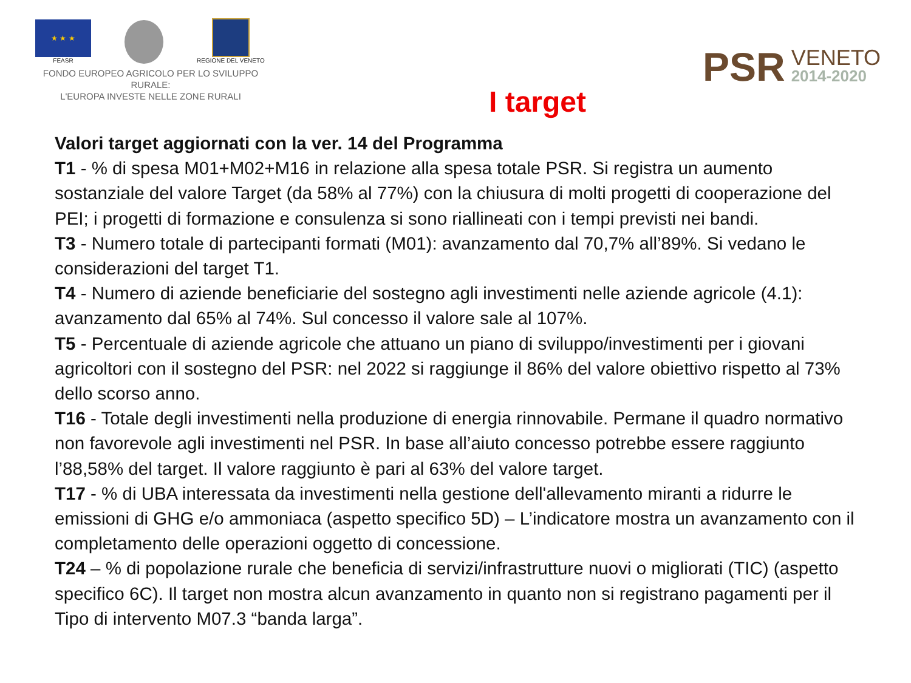★ ★ ★
FEASR
REGIONE DEL VENETO
FONDO EUROPEO AGRICOLO PER LO SVILUPPO RURALE:
L'EUROPA INVESTE NELLE ZONE RURALI
PSR VENETO
2014-2020
I target
Valori target aggiornati con la ver. 14 del Programma
T1 - % di spesa M01+M02+M16 in relazione alla spesa totale PSR. Si registra un aumento sostanziale del valore Target (da 58% al 77%) con la chiusura di molti progetti di cooperazione del PEI; i progetti di formazione e consulenza si sono riallineati con i tempi previsti nei bandi.
T3 - Numero totale di partecipanti formati (M01): avanzamento dal 70,7% all’89%. Si vedano le considerazioni del target T1.
T4 - Numero di aziende beneficiarie del sostegno agli investimenti nelle aziende agricole (4.1): avanzamento dal 65% al 74%. Sul concesso il valore sale al 107%.
T5 - Percentuale di aziende agricole che attuano un piano di sviluppo/investimenti per i giovani agricoltori con il sostegno del PSR: nel 2022 si raggiunge il 86% del valore obiettivo rispetto al 73% dello scorso anno.
T16 - Totale degli investimenti nella produzione di energia rinnovabile. Permane il quadro normativo non favorevole agli investimenti nel PSR. In base all’aiuto concesso potrebbe essere raggiunto l’88,58% del target. Il valore raggiunto è pari al 63% del valore target.
T17 - % di UBA interessata da investimenti nella gestione dell'allevamento miranti a ridurre le emissioni di GHG e/o ammoniaca (aspetto specifico 5D) – L’indicatore mostra un avanzamento con il completamento delle operazioni oggetto di concessione.
T24 – % di popolazione rurale che beneficia di servizi/infrastrutture nuovi o migliorati (TIC) (aspetto specifico 6C). Il target non mostra alcun avanzamento in quanto non si registrano pagamenti per il Tipo di intervento M07.3 “banda larga”.